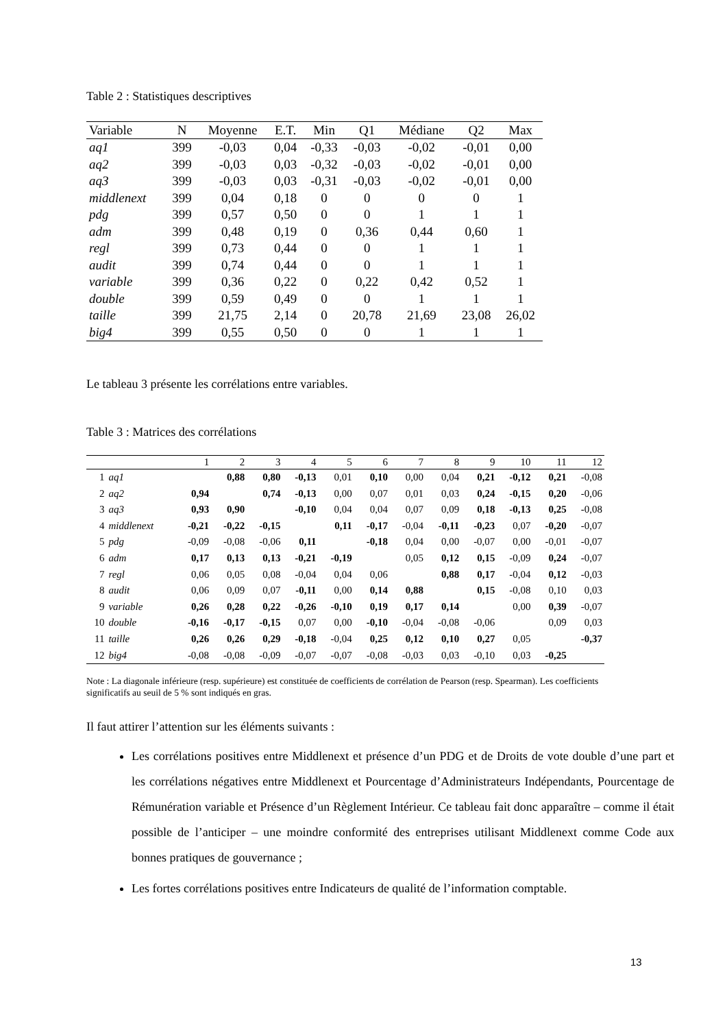Table 2 : Statistiques descriptives
| Variable | N | Moyenne | E.T. | Min | Q1 | Médiane | Q2 | Max |
| --- | --- | --- | --- | --- | --- | --- | --- | --- |
| aq1 | 399 | -0,03 | 0,04 | -0,33 | -0,03 | -0,02 | -0,01 | 0,00 |
| aq2 | 399 | -0,03 | 0,03 | -0,32 | -0,03 | -0,02 | -0,01 | 0,00 |
| aq3 | 399 | -0,03 | 0,03 | -0,31 | -0,03 | -0,02 | -0,01 | 0,00 |
| middlenext | 399 | 0,04 | 0,18 | 0 | 0 | 0 | 0 | 1 |
| pdg | 399 | 0,57 | 0,50 | 0 | 0 | 1 | 1 | 1 |
| adm | 399 | 0,48 | 0,19 | 0 | 0,36 | 0,44 | 0,60 | 1 |
| regl | 399 | 0,73 | 0,44 | 0 | 0 | 1 | 1 | 1 |
| audit | 399 | 0,74 | 0,44 | 0 | 0 | 1 | 1 | 1 |
| variable | 399 | 0,36 | 0,22 | 0 | 0,22 | 0,42 | 0,52 | 1 |
| double | 399 | 0,59 | 0,49 | 0 | 0 | 1 | 1 | 1 |
| taille | 399 | 21,75 | 2,14 | 0 | 20,78 | 21,69 | 23,08 | 26,02 |
| big4 | 399 | 0,55 | 0,50 | 0 | 0 | 1 | 1 | 1 |
Le tableau 3 présente les corrélations entre variables.
Table 3 : Matrices des corrélations
| | | 1 | 2 | 3 | 4 | 5 | 6 | 7 | 8 | 9 | 10 | 11 | 12 |
| --- | --- | --- | --- | --- | --- | --- | --- | --- | --- | --- | --- | --- | --- |
| 1 | aq1 | | 0,88 | 0,80 | -0,13 | 0,01 | 0,10 | 0,00 | 0,04 | 0,21 | -0,12 | 0,21 | -0,08 |
| 2 | aq2 | 0,94 | | 0,74 | -0,13 | 0,00 | 0,07 | 0,01 | 0,03 | 0,24 | -0,15 | 0,20 | -0,06 |
| 3 | aq3 | 0,93 | 0,90 | | -0,10 | 0,04 | 0,04 | 0,07 | 0,09 | 0,18 | -0,13 | 0,25 | -0,08 |
| 4 | middlenext | -0,21 | -0,22 | -0,15 | | 0,11 | -0,17 | -0,04 | -0,11 | -0,23 | 0,07 | -0,20 | -0,07 |
| 5 | pdg | -0,09 | -0,08 | -0,06 | 0,11 | | -0,18 | 0,04 | 0,00 | -0,07 | 0,00 | -0,01 | -0,07 |
| 6 | adm | 0,17 | 0,13 | 0,13 | -0,21 | -0,19 | | 0,05 | 0,12 | 0,15 | -0,09 | 0,24 | -0,07 |
| 7 | regl | 0,06 | 0,05 | 0,08 | -0,04 | 0,04 | 0,06 | | 0,88 | 0,17 | -0,04 | 0,12 | -0,03 |
| 8 | audit | 0,06 | 0,09 | 0,07 | -0,11 | 0,00 | 0,14 | 0,88 | | 0,15 | -0,08 | 0,10 | 0,03 |
| 9 | variable | 0,26 | 0,28 | 0,22 | -0,26 | -0,10 | 0,19 | 0,17 | 0,14 | | 0,00 | 0,39 | -0,07 |
| 10 | double | -0,16 | -0,17 | -0,15 | 0,07 | 0,00 | -0,10 | -0,04 | -0,08 | -0,06 | | 0,09 | 0,03 |
| 11 | taille | 0,26 | 0,26 | 0,29 | -0,18 | -0,04 | 0,25 | 0,12 | 0,10 | 0,27 | 0,05 | | -0,37 |
| 12 | big4 | -0,08 | -0,08 | -0,09 | -0,07 | -0,07 | -0,08 | -0,03 | 0,03 | -0,10 | 0,03 | -0,25 | |
Note : La diagonale inférieure (resp. supérieure) est constituée de coefficients de corrélation de Pearson (resp. Spearman). Les coefficients significatifs au seuil de 5 % sont indiqués en gras.
Il faut attirer l’attention sur les éléments suivants :
Les corrélations positives entre Middlenext et présence d’un PDG et de Droits de vote double d’une part et les corrélations négatives entre Middlenext et Pourcentage d’Administrateurs Indépendants, Pourcentage de Rémunération variable et Présence d’un Règlement Intérieur. Ce tableau fait donc apparaître – comme il était possible de l’anticiper – une moindre conformité des entreprises utilisant Middlenext comme Code aux bonnes pratiques de gouvernance ;
Les fortes corrélations positives entre Indicateurs de qualité de l’information comptable.
13